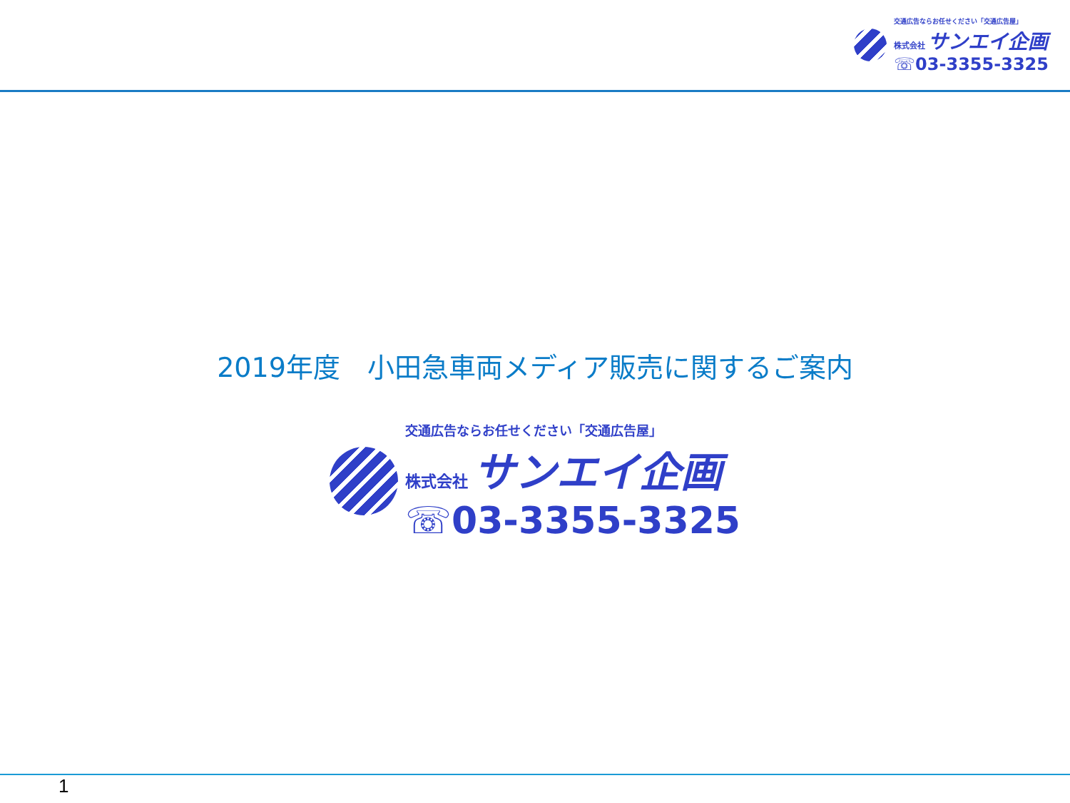交通広告ならお任せください「交通広告屋」
株式会社 サンエイ企画
☏03-3355-3325
2019年度　小田急車両メディア販売に関するご案内
交通広告ならお任せください「交通広告屋」
株式会社 サンエイ企画
☏03-3355-3325
1